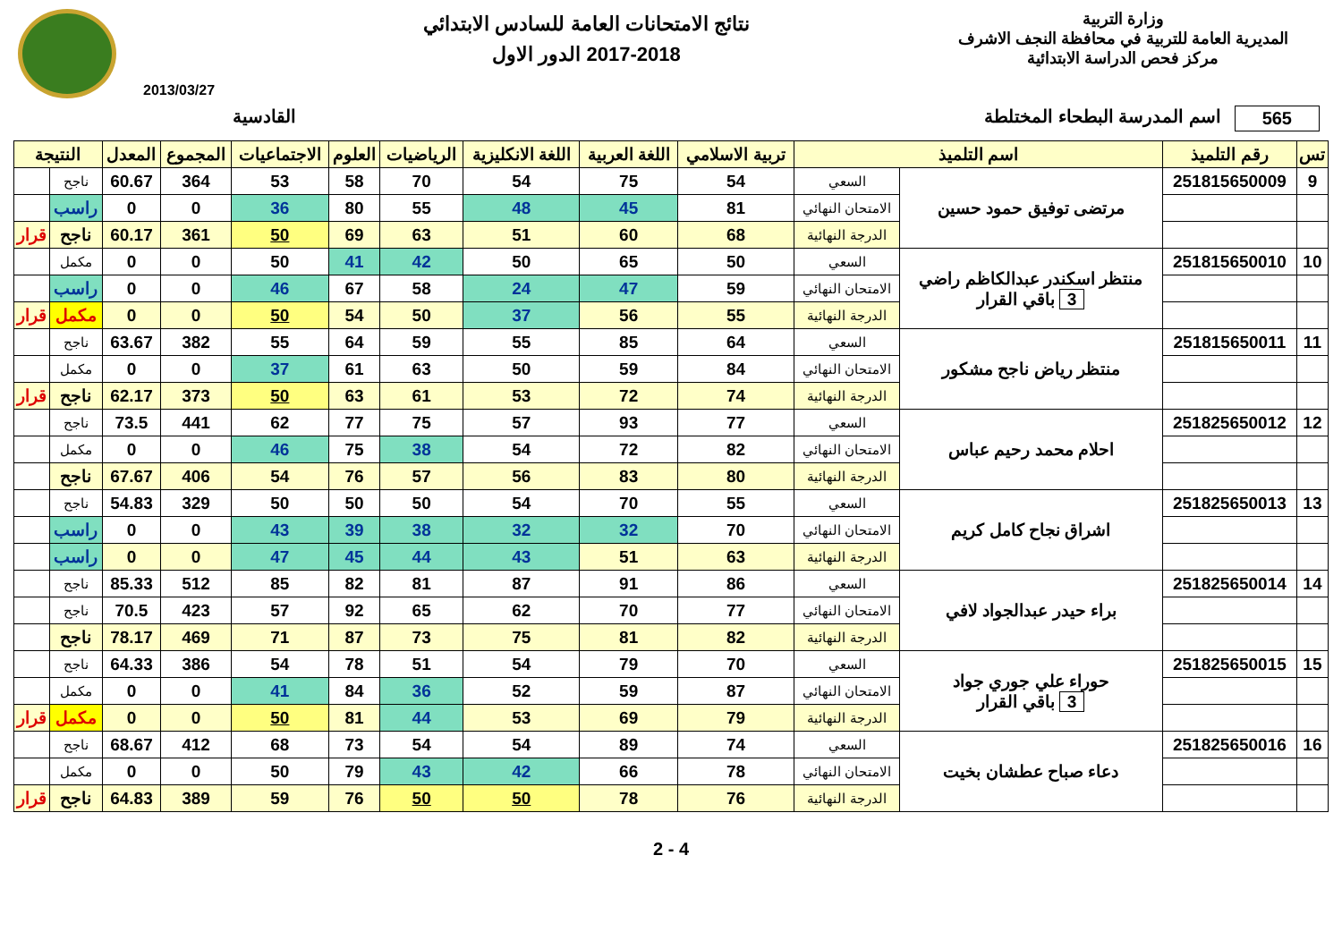وزارة التربية
المديرية العامة للتربية في محافظة النجف الاشرف
مركز فحص الدراسة الابتدائية
نتائج الامتحانات العامة للسادس الابتدائي
2017-2018 الدور الاول
2013/03/27
565 اسم المدرسة البطحاء المختلطة
القادسية
| تس | رقم التلميذ | اسم التلميذ | | تربية الاسلامي | اللغة العربية | اللغة الانكليزية | الرياضيات | العلوم | الاجتماعيات | المجموع | المعدل | النتيجة | |
| --- | --- | --- | --- | --- | --- | --- | --- | --- | --- | --- | --- | --- | --- |
| 9 | 251815650009 | مرتضى توفيق حمود حسين | السعي | 54 | 75 | 54 | 70 | 58 | 53 | 364 | 60.67 | ناجح | |
| | | | الامتحان النهائي | 81 | 45 | 48 | 55 | 80 | 36 | 0 | 0 | راسب | |
| | | | الدرجة النهائية | 68 | 60 | 51 | 63 | 69 | 50 | 361 | 60.17 | ناجح | قرار |
| 10 | 251815650010 | منتظر اسكندر عبدالكاظم راضي 3 باقي القرار | السعي | 50 | 65 | 50 | 42 | 41 | 50 | 0 | 0 | مكمل | |
| | | | الامتحان النهائي | 59 | 47 | 24 | 58 | 67 | 46 | 0 | 0 | راسب | |
| | | | الدرجة النهائية | 55 | 56 | 37 | 50 | 54 | 50 | 0 | 0 | مكمل | قرار |
| 11 | 251815650011 | منتظر رياض ناجح مشكور | السعي | 64 | 85 | 55 | 59 | 64 | 55 | 382 | 63.67 | ناجح | |
| | | | الامتحان النهائي | 84 | 59 | 50 | 63 | 61 | 37 | 0 | 0 | مكمل | |
| | | | الدرجة النهائية | 74 | 72 | 53 | 61 | 63 | 50 | 373 | 62.17 | ناجح | قرار |
| 12 | 251825650012 | احلام محمد رحيم عباس | السعي | 77 | 93 | 57 | 75 | 77 | 62 | 441 | 73.5 | ناجح | |
| | | | الامتحان النهائي | 82 | 72 | 54 | 38 | 75 | 46 | 0 | 0 | مكمل | |
| | | | الدرجة النهائية | 80 | 83 | 56 | 57 | 76 | 54 | 406 | 67.67 | ناجح | |
| 13 | 251825650013 | اشراق نجاح كامل كريم | السعي | 55 | 70 | 54 | 50 | 50 | 50 | 329 | 54.83 | ناجح | |
| | | | الامتحان النهائي | 70 | 32 | 32 | 38 | 39 | 43 | 0 | 0 | راسب | |
| | | | الدرجة النهائية | 63 | 51 | 43 | 44 | 45 | 47 | 0 | 0 | راسب | |
| 14 | 251825650014 | براء حيدر عبدالجواد لافي | السعي | 86 | 91 | 87 | 81 | 82 | 85 | 512 | 85.33 | ناجح | |
| | | | الامتحان النهائي | 77 | 70 | 62 | 65 | 92 | 57 | 423 | 70.5 | ناجح | |
| | | | الدرجة النهائية | 82 | 81 | 75 | 73 | 87 | 71 | 469 | 78.17 | ناجح | |
| 15 | 251825650015 | حوراء علي جوري جواد 3 باقي القرار | السعي | 70 | 79 | 54 | 51 | 78 | 54 | 386 | 64.33 | ناجح | |
| | | | الامتحان النهائي | 87 | 59 | 52 | 36 | 84 | 41 | 0 | 0 | مكمل | |
| | | | الدرجة النهائية | 79 | 69 | 53 | 44 | 81 | 50 | 0 | 0 | مكمل | قرار |
| 16 | 251825650016 | دعاء صباح عطشان بخيت | السعي | 74 | 89 | 54 | 54 | 73 | 68 | 412 | 68.67 | ناجح | |
| | | | الامتحان النهائي | 78 | 66 | 42 | 43 | 79 | 50 | 0 | 0 | مكمل | |
| | | | الدرجة النهائية | 76 | 78 | 50 | 50 | 76 | 59 | 389 | 64.83 | ناجح | قرار |
2 - 4